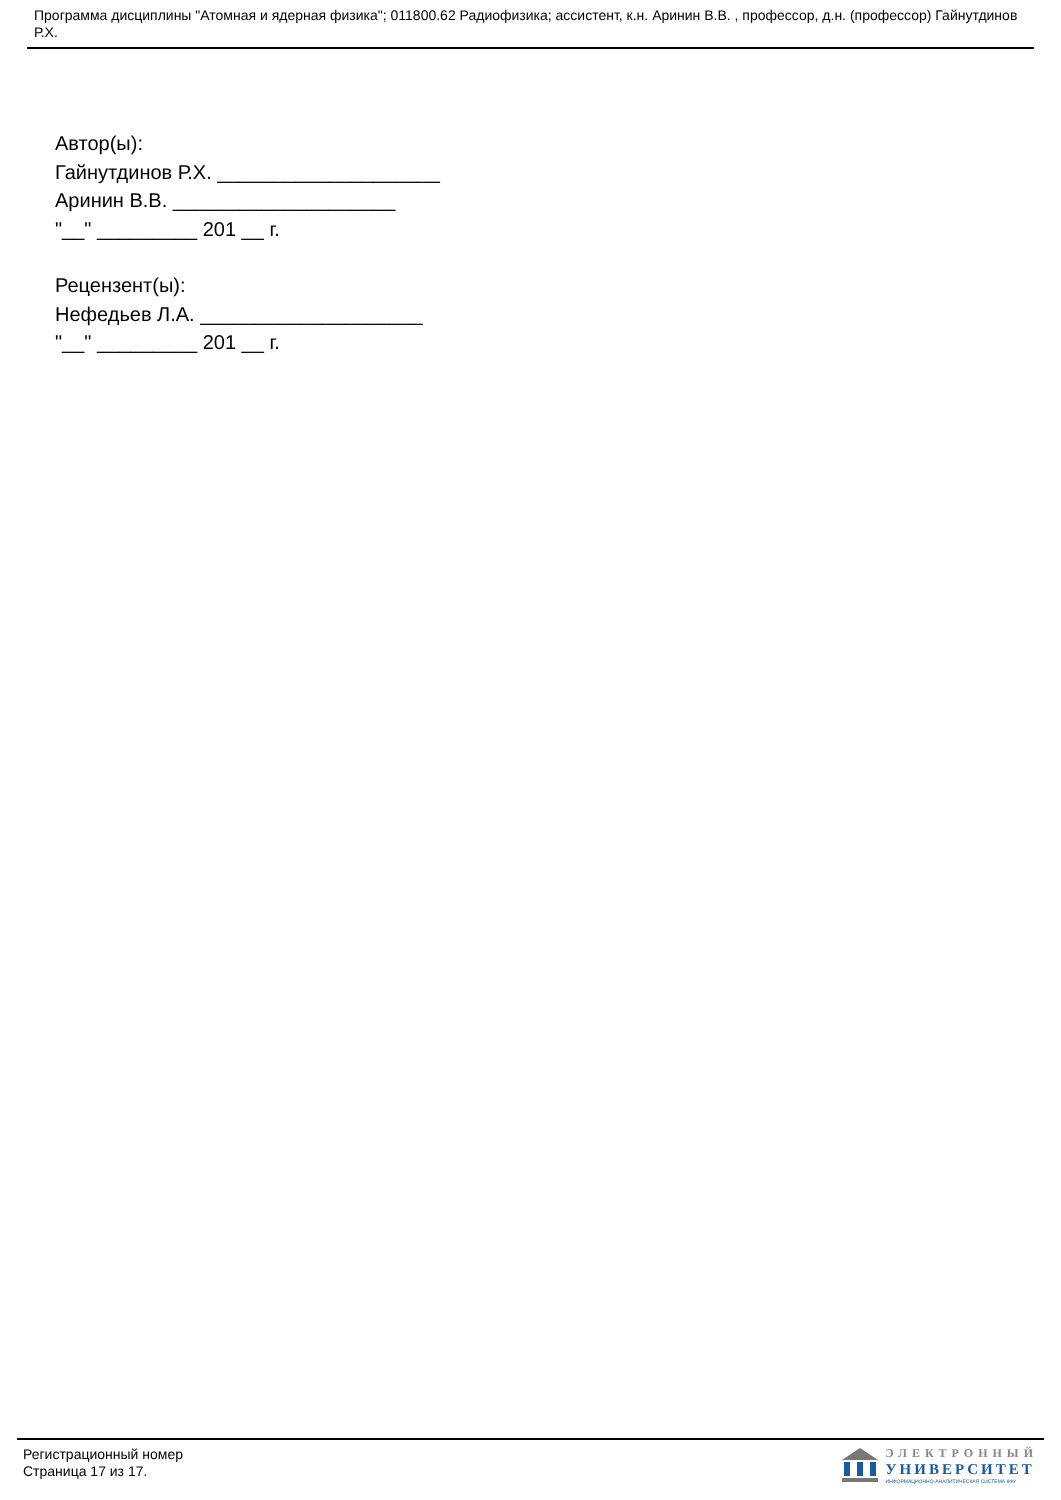Программа дисциплины "Атомная и ядерная физика"; 011800.62 Радиофизика; ассистент, к.н. Аринин В.В. , профессор, д.н. (профессор) Гайнутдинов Р.Х.
Автор(ы):
Гайнутдинов Р.Х. ____________________
Аринин В.В. ____________________
"__" _________ 201 __ г.
Рецензент(ы):
Нефедьев Л.А. ____________________
"__" _________ 201 __ г.
Регистрационный номер
Страница 17 из 17.
ЭЛЕКТРОННЫЙ
УНИВЕРСИТЕТ
ИНФОРМАЦИОННО-АНАЛИТИЧЕСКАЯ СИСТЕМА КФУ